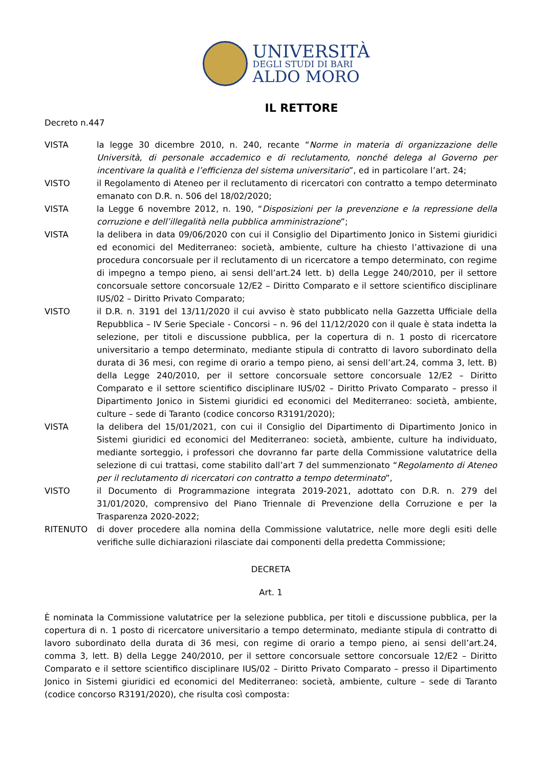UNIVERSITÀ
DEGLI STUDI DI BARI
ALDO MORO
IL RETTORE
Decreto n.447
VISTA la legge 30 dicembre 2010, n. 240, recante “Norme in materia di organizzazione delle Università, di personale accademico e di reclutamento, nonché delega al Governo per incentivare la qualità e l’efficienza del sistema universitario”, ed in particolare l’art. 24;
VISTO il Regolamento di Ateneo per il reclutamento di ricercatori con contratto a tempo determinato emanato con D.R. n. 506 del 18/02/2020;
VISTA la Legge 6 novembre 2012, n. 190, “Disposizioni per la prevenzione e la repressione della corruzione e dell’illegalità nella pubblica amministrazione”;
VISTA la delibera in data 09/06/2020 con cui il Consiglio del Dipartimento Jonico in Sistemi giuridici ed economici del Mediterraneo: società, ambiente, culture ha chiesto l’attivazione di una procedura concorsuale per il reclutamento di un ricercatore a tempo determinato, con regime di impegno a tempo pieno, ai sensi dell’art.24 lett. b) della Legge 240/2010, per il settore concorsuale settore concorsuale 12/E2 – Diritto Comparato e il settore scientifico disciplinare IUS/02 – Diritto Privato Comparato;
VISTO il D.R. n. 3191 del 13/11/2020 il cui avviso è stato pubblicato nella Gazzetta Ufficiale della Repubblica – IV Serie Speciale - Concorsi – n. 96 del 11/12/2020 con il quale è stata indetta la selezione, per titoli e discussione pubblica, per la copertura di n. 1 posto di ricercatore universitario a tempo determinato, mediante stipula di contratto di lavoro subordinato della durata di 36 mesi, con regime di orario a tempo pieno, ai sensi dell’art.24, comma 3, lett. B) della Legge 240/2010, per il settore concorsuale settore concorsuale 12/E2 – Diritto Comparato e il settore scientifico disciplinare IUS/02 – Diritto Privato Comparato – presso il Dipartimento Jonico in Sistemi giuridici ed economici del Mediterraneo: società, ambiente, culture – sede di Taranto (codice concorso R3191/2020);
VISTA la delibera del 15/01/2021, con cui il Consiglio del Dipartimento di Dipartimento Jonico in Sistemi giuridici ed economici del Mediterraneo: società, ambiente, culture ha individuato, mediante sorteggio, i professori che dovranno far parte della Commissione valutatrice della selezione di cui trattasi, come stabilito dall’art 7 del summenzionato “Regolamento di Ateneo per il reclutamento di ricercatori con contratto a tempo determinato”,
VISTO il Documento di Programmazione integrata 2019-2021, adottato con D.R. n. 279 del 31/01/2020, comprensivo del Piano Triennale di Prevenzione della Corruzione e per la Trasparenza 2020-2022;
RITENUTO di dover procedere alla nomina della Commissione valutatrice, nelle more degli esiti delle verifiche sulle dichiarazioni rilasciate dai componenti della predetta Commissione;
DECRETA
Art. 1
È nominata la Commissione valutatrice per la selezione pubblica, per titoli e discussione pubblica, per la copertura di n. 1 posto di ricercatore universitario a tempo determinato, mediante stipula di contratto di lavoro subordinato della durata di 36 mesi, con regime di orario a tempo pieno, ai sensi dell’art.24, comma 3, lett. B) della Legge 240/2010, per il settore concorsuale settore concorsuale 12/E2 – Diritto Comparato e il settore scientifico disciplinare IUS/02 – Diritto Privato Comparato – presso il Dipartimento Jonico in Sistemi giuridici ed economici del Mediterraneo: società, ambiente, culture – sede di Taranto (codice concorso R3191/2020), che risulta così composta: